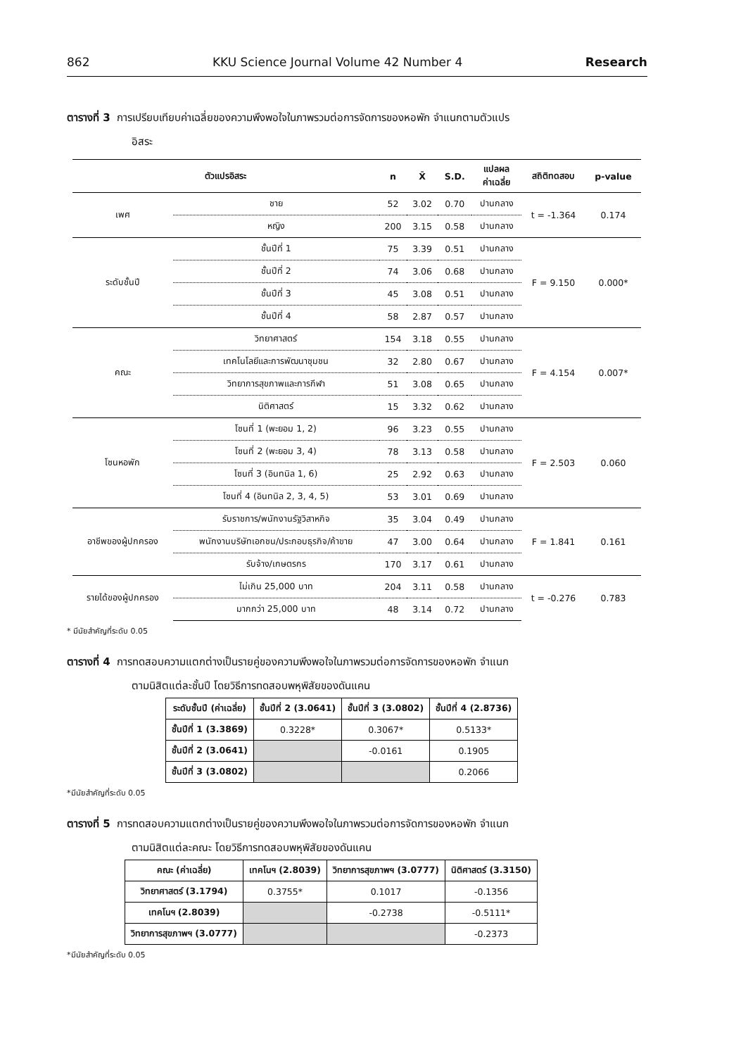862 KKU Science Journal Volume 42 Number 4 Research
ตารางที่ 3 การเปรียบเทียบค่าเฉลี่ยของความพึงพอใจในภาพรวมต่อการจัดการของหอพัก จำแนกตามตัวแปร
อิสระ
| ตัวแปรอิสระ | | n | X̄ | S.D. | แปลผล ค่าเฉลี่ย | สถิติทดสอบ | p-value |
| --- | --- | --- | --- | --- | --- | --- | --- |
| เพศ | ชาย | 52 | 3.02 | 0.70 | ปานกลาง | t = -1.364 | 0.174 |
| | หญิง | 200 | 3.15 | 0.58 | ปานกลาง | | |
| ระดับชั้นปี | ชั้นปีที่ 1 | 75 | 3.39 | 0.51 | ปานกลาง | F = 9.150 | 0.000* |
| | ชั้นปีที่ 2 | 74 | 3.06 | 0.68 | ปานกลาง | | |
| | ชั้นปีที่ 3 | 45 | 3.08 | 0.51 | ปานกลาง | | |
| | ชั้นปีที่ 4 | 58 | 2.87 | 0.57 | ปานกลาง | | |
| คณะ | วิทยาศาสตร์ | 154 | 3.18 | 0.55 | ปานกลาง | F = 4.154 | 0.007* |
| | เทคโนโลยีและการพัฒนาชุมชน | 32 | 2.80 | 0.67 | ปานกลาง | | |
| | วิทยาการสุขภาพและการกีฬา | 51 | 3.08 | 0.65 | ปานกลาง | | |
| | นิติศาสตร์ | 15 | 3.32 | 0.62 | ปานกลาง | | |
| โซนหอพัก | โซนที่ 1 (พะยอม 1, 2) | 96 | 3.23 | 0.55 | ปานกลาง | F = 2.503 | 0.060 |
| | โซนที่ 2 (พะยอม 3, 4) | 78 | 3.13 | 0.58 | ปานกลาง | | |
| | โซนที่ 3 (อินทนิล 1, 6) | 25 | 2.92 | 0.63 | ปานกลาง | | |
| | โซนที่ 4 (อินทนิล 2, 3, 4, 5) | 53 | 3.01 | 0.69 | ปานกลาง | | |
| อาชีพของผู้ปกครอง | รับราชการ/พนักงานรัฐวิสาหกิจ | 35 | 3.04 | 0.49 | ปานกลาง | F = 1.841 | 0.161 |
| | พนักงานบริษัทเอกชน/ประกอบธุรกิจ/ค้าขาย | 47 | 3.00 | 0.64 | ปานกลาง | | |
| | รับจ้าง/เกษตรกร | 170 | 3.17 | 0.61 | ปานกลาง | | |
| รายได้ของผู้ปกครอง | ไม่เกิน 25,000 บาท | 204 | 3.11 | 0.58 | ปานกลาง | t = -0.276 | 0.783 |
| | มากกว่า 25,000 บาท | 48 | 3.14 | 0.72 | ปานกลาง | | |
* มีนัยสำคัญที่ระดับ 0.05
ตารางที่ 4 การทดสอบความแตกต่างเป็นรายคู่ของความพึงพอใจในภาพรวมต่อการจัดการของหอพัก จำแนก
ตามนิสิตแต่ละชั้นปี โดยวิธีการทดสอบพหุพิสัยของดันแคน
| ระดับชั้นปี (ค่าเฉลี่ย) | ชั้นปีที่ 2 (3.0641) | ชั้นปีที่ 3 (3.0802) | ชั้นปีที่ 4 (2.8736) |
| --- | --- | --- | --- |
| ชั้นปีที่ 1 (3.3869) | 0.3228* | 0.3067* | 0.5133* |
| ชั้นปีที่ 2 (3.0641) | | -0.0161 | 0.1905 |
| ชั้นปีที่ 3 (3.0802) | | | 0.2066 |
*มีนัยสำคัญที่ระดับ 0.05
ตารางที่ 5 การทดสอบความแตกต่างเป็นรายคู่ของความพึงพอใจในภาพรวมต่อการจัดการของหอพัก จำแนก
ตามนิสิตแต่ละคณะ โดยวิธีการทดสอบพหุพิสัยของดันแคน
| คณะ (ค่าเฉลี่ย) | เทคโนฯ (2.8039) | วิทยาการสุขภาพฯ (3.0777) | นิติศาสตร์ (3.3150) |
| --- | --- | --- | --- |
| วิทยาศาสตร์ (3.1794) | 0.3755* | 0.1017 | -0.1356 |
| เทคโนฯ (2.8039) | | -0.2738 | -0.5111* |
| วิทยาการสุขภาพฯ (3.0777) | | | -0.2373 |
*มีนัยสำคัญที่ระดับ 0.05